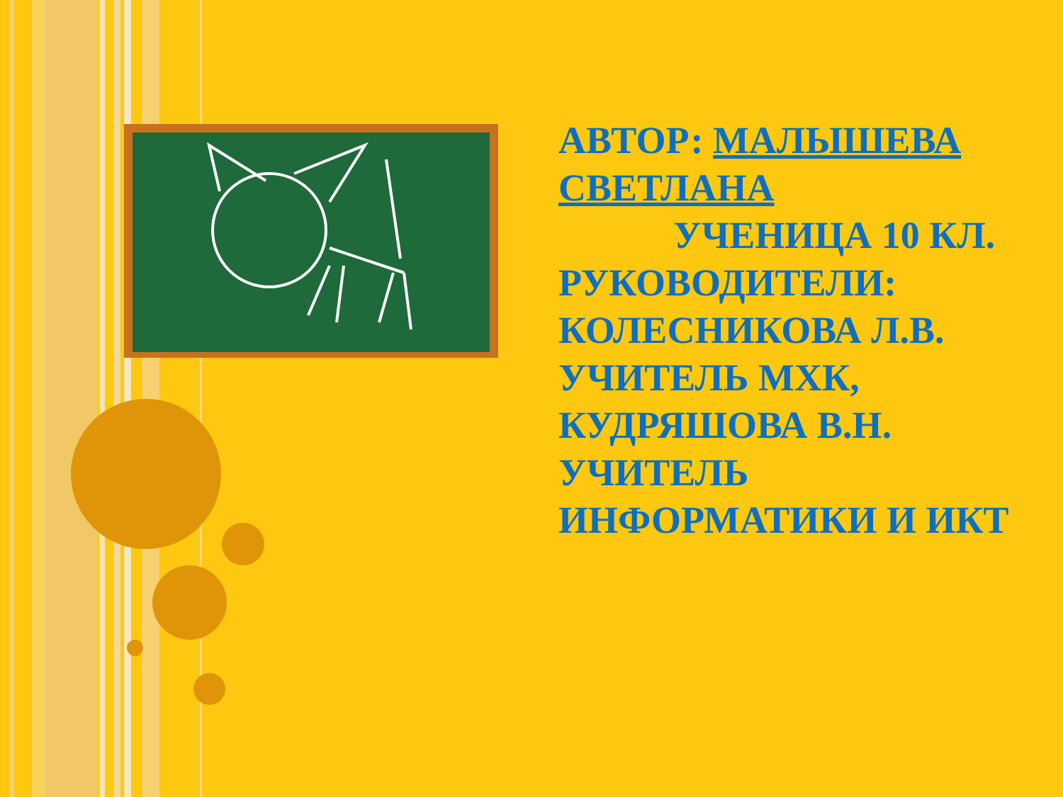АВТОР: МАЛЫШЕВА СВЕТЛАНА
УЧЕНИЦА 10 КЛ.
РУКОВОДИТЕЛИ: КОЛЕСНИКОВА Л.В. УЧИТЕЛЬ МХК, КУДРЯШОВА В.Н. УЧИТЕЛЬ ИНФОРМАТИКИ И ИКТ